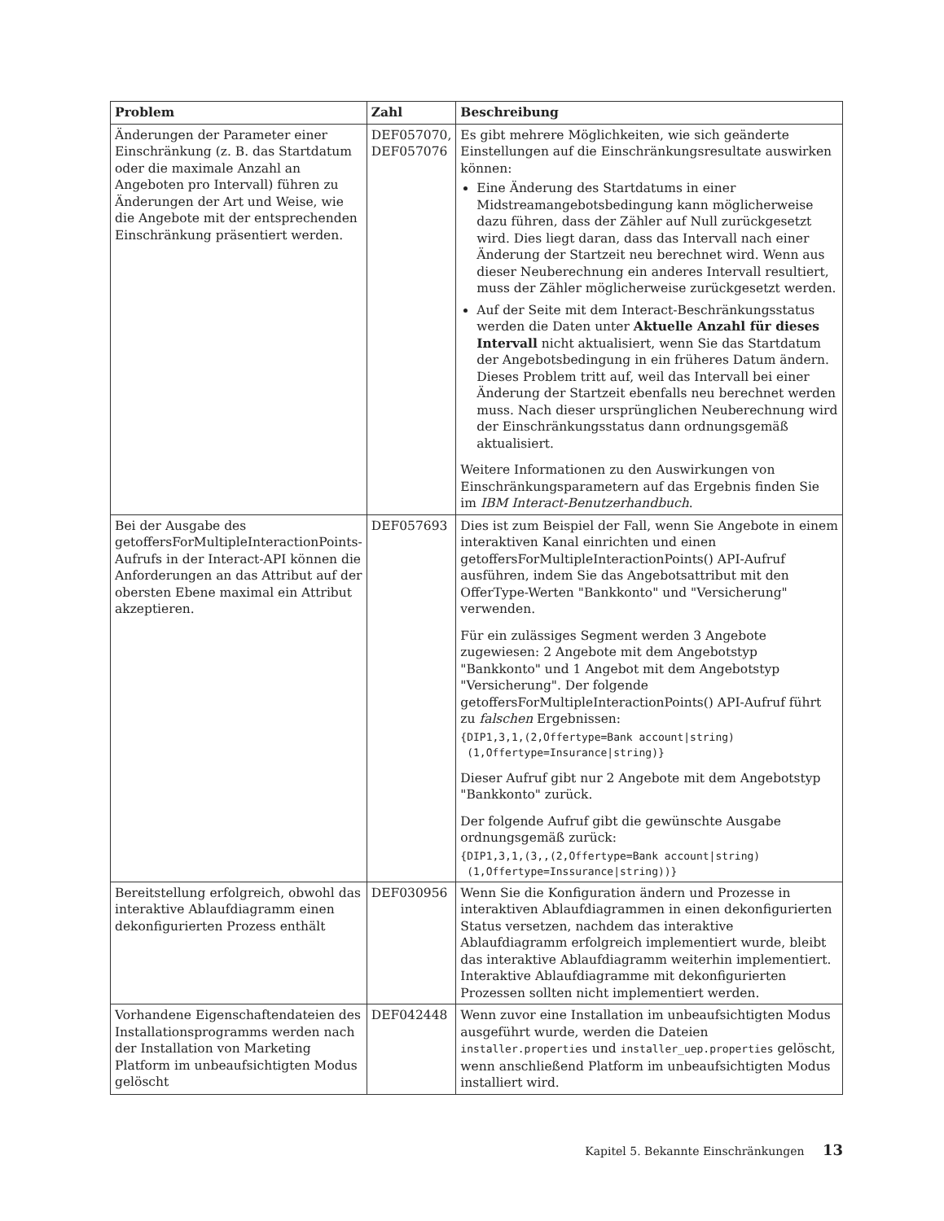| Problem | Zahl | Beschreibung |
| --- | --- | --- |
| Änderungen der Parameter einer Einschränkung (z. B. das Startdatum oder die maximale Anzahl an Angeboten pro Intervall) führen zu Änderungen der Art und Weise, wie die Angebote mit der entsprechenden Einschränkung präsentiert werden. | DEF057070, DEF057076 | Es gibt mehrere Möglichkeiten, wie sich geänderte Einstellungen auf die Einschränkungsresultate auswirken können: Eine Änderung des Startdatums in einer Midstreamangebotsbedingung kann möglicherweise dazu führen, dass der Zähler auf Null zurückgesetzt wird. Dies liegt daran, dass das Intervall nach einer Änderung der Startzeit neu berechnet wird. Wenn aus dieser Neuberechnung ein anderes Intervall resultiert, muss der Zähler möglicherweise zurückgesetzt werden. Auf der Seite mit dem Interact-Beschränkungsstatus werden die Daten unter Aktuelle Anzahl für dieses Intervall nicht aktualisiert, wenn Sie das Startdatum der Angebotsbedingung in ein früheres Datum ändern. Dieses Problem tritt auf, weil das Intervall bei einer Änderung der Startzeit ebenfalls neu berechnet werden muss. Nach dieser ursprünglichen Neuberechnung wird der Einschränkungsstatus dann ordnungsgemäß aktualisiert. Weitere Informationen zu den Auswirkungen von Einschränkungsparametern auf das Ergebnis finden Sie im IBM Interact-Benutzerhandbuch . |
| Bei der Ausgabe des getoffersForMultipleInteractionPoints-Aufrufs in der Interact-API können die Anforderungen an das Attribut auf der obersten Ebene maximal ein Attribut akzeptieren. | DEF057693 | Dies ist zum Beispiel der Fall, wenn Sie Angebote in einem interaktiven Kanal einrichten und einen getoffersForMultipleInteractionPoints() API-Aufruf ausführen, indem Sie das Angebotsattribut mit den OfferType-Werten "Bankkonto" und "Versicherung" verwenden. Für ein zulässiges Segment werden 3 Angebote zugewiesen: 2 Angebote mit dem Angebotstyp "Bankkonto" und 1 Angebot mit dem Angebotstyp "Versicherung". Der folgende getoffersForMultipleInteractionPoints() API-Aufruf führt zu falschen Ergebnissen: {DIP1,3,1,(2,Offertype=Bank account/string) (1,Offertype=Insurance/string)} Dieser Aufruf gibt nur 2 Angebote mit dem Angebotstyp "Bankkonto" zurück. Der folgende Aufruf gibt die gewünschte Ausgabe ordnungsgemäß zurück: {DIP1,3,1,(3,,(2,Offertype=Bank account/string) (1,Offertype=Inssurance/string))} |
| Bereitstellung erfolgreich, obwohl das interaktive Ablaufdiagramm einen dekonfigurierten Prozess enthält | DEF030956 | Wenn Sie die Konfiguration ändern und Prozesse in interaktiven Ablaufdiagrammen in einen dekonfigurierten Status versetzen, nachdem das interaktive Ablaufdiagramm erfolgreich implementiert wurde, bleibt das interaktive Ablaufdiagramm weiterhin implementiert. Interaktive Ablaufdiagramme mit dekonfigurierten Prozessen sollten nicht implementiert werden. |
| Vorhandene Eigenschaftendateien des Installationsprogramms werden nach der Installation von Marketing Platform im unbeaufsichtigten Modus gelöscht | DEF042448 | Wenn zuvor eine Installation im unbeaufsichtigten Modus ausgeführt wurde, werden die Dateien installer.properties und installer_uep.properties gelöscht, wenn anschließend Platform im unbeaufsichtigten Modus installiert wird. |
Kapitel 5. Bekannte Einschränkungen 13